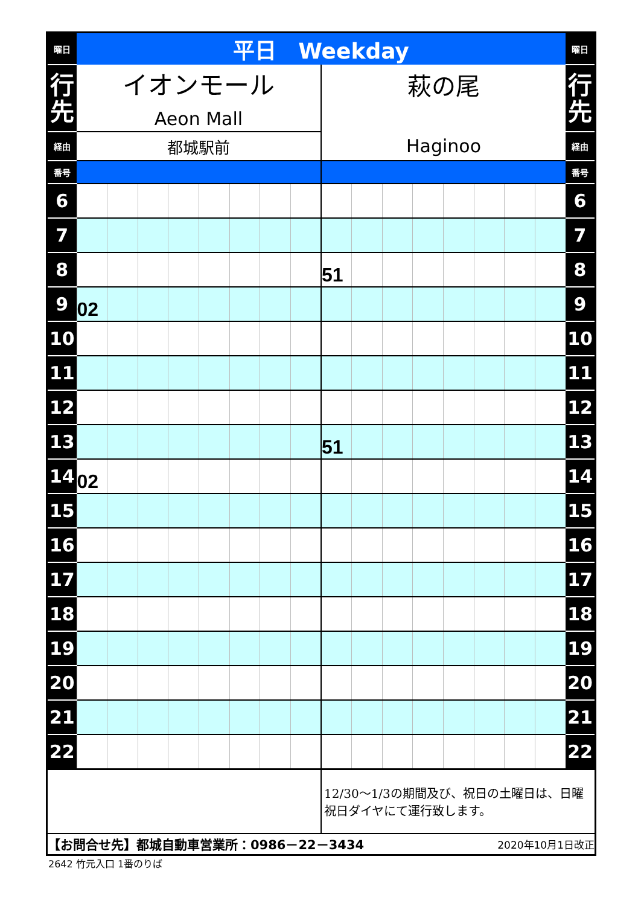| 曜日 | 平日 Weekday | | | | | | | | | | | | | | | | 曜日 |
| 行 先 | イオンモール Aeon Mall | | | | | | | | 萩の尾 Haginoo | | | | | | | | 行 先 |
| 経由 | 都城駅前 | | | | | | | | | | | | | | | | 経由 |
| 番号 | | | | | | | | | | | | | | | | | 番号 |
| 6 | | | | | | | | | | | | | | | | | 6 |
| 7 | | | | | | | | | | | | | | | | | 7 |
| 8 | | | | | | | | | 51 | | | | | | | | 8 |
| 9 | 02 | | | | | | | | | | | | | | | | 9 |
| 10 | | | | | | | | | | | | | | | | | 10 |
| 11 | | | | | | | | | | | | | | | | | 11 |
| 12 | | | | | | | | | | | | | | | | | 12 |
| 13 | | | | | | | | | 51 | | | | | | | | 13 |
| 14 | 02 | | | | | | | | | | | | | | | | 14 |
| 15 | | | | | | | | | | | | | | | | | 15 |
| 16 | | | | | | | | | | | | | | | | | 16 |
| 17 | | | | | | | | | | | | | | | | | 17 |
| 18 | | | | | | | | | | | | | | | | | 18 |
| 19 | | | | | | | | | | | | | | | | | 19 |
| 20 | | | | | | | | | | | | | | | | | 20 |
| 21 | | | | | | | | | | | | | | | | | 21 |
| 22 | | | | | | | | | | | | | | | | | 22 |
| | | | | | | | | | 12/30～1/3の期間及び、祝日の土曜日は、日曜祝日ダイヤにて運行致します。 | | | | | | | | |
| 【お問合せ先】都城自動車営業所：0986－22－3434 | | | | | | | | | | | | | 2020年10月1日改正 | | | | |
2642 竹元入口 1番のりば